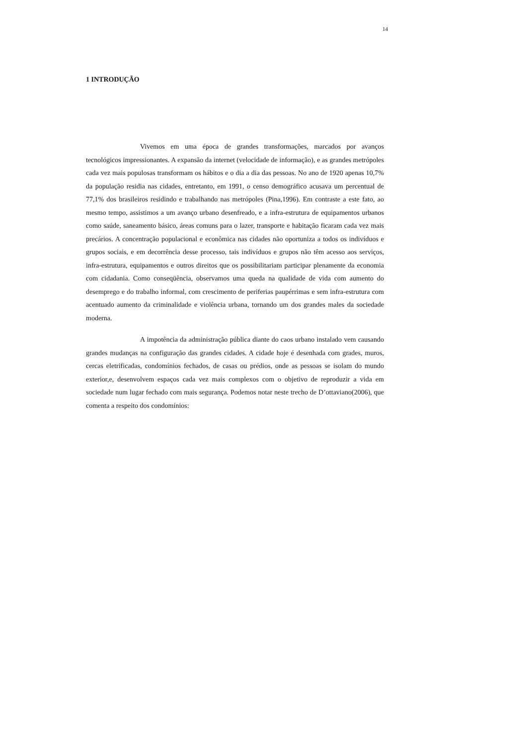14
1 INTRODUÇÃO
Vivemos em uma época de grandes transformações, marcados por avanços tecnológicos impressionantes. A expansão da internet (velocidade de informação), e as grandes metrópoles cada vez mais populosas transformam os hábitos e o dia a dia das pessoas. No ano de 1920 apenas 10,7% da população residia nas cidades, entretanto, em 1991, o censo demográfico acusava um percentual de 77,1% dos brasileiros residindo e trabalhando nas metrópoles (Pina,1996). Em contraste a este fato, ao mesmo tempo, assistimos a um avanço urbano desenfreado, e a infra-estrutura de equipamentos urbanos como saúde, saneamento básico, áreas comuns para o lazer, transporte e habitação ficaram cada vez mais precários. A concentração populacional e econômica nas cidades não oportuniza a todos os indivíduos e grupos sociais, e em decorrência desse processo, tais indivíduos e grupos não têm acesso aos serviços, infra-estrutura, equipamentos e outros direitos que os possibilitariam participar plenamente da economia com cidadania. Como conseqüência, observamos uma queda na qualidade de vida com aumento do desemprego e do trabalho informal, com crescimento de periferias paupérrimas e sem infra-estrutura com acentuado aumento da criminalidade e violência urbana, tornando um dos grandes males da sociedade moderna.
A impotência da administração pública diante do caos urbano instalado vem causando grandes mudanças na configuração das grandes cidades. A cidade hoje é desenhada com grades, muros, cercas eletrificadas, condomínios fechados, de casas ou prédios, onde as pessoas se isolam do mundo exterior,e, desenvolvem espaços cada vez mais complexos com o objetivo de reproduzir a vida em sociedade num lugar fechado com mais segurança. Podemos notar neste trecho de D’ottaviano(2006), que comenta a respeito dos condomínios: